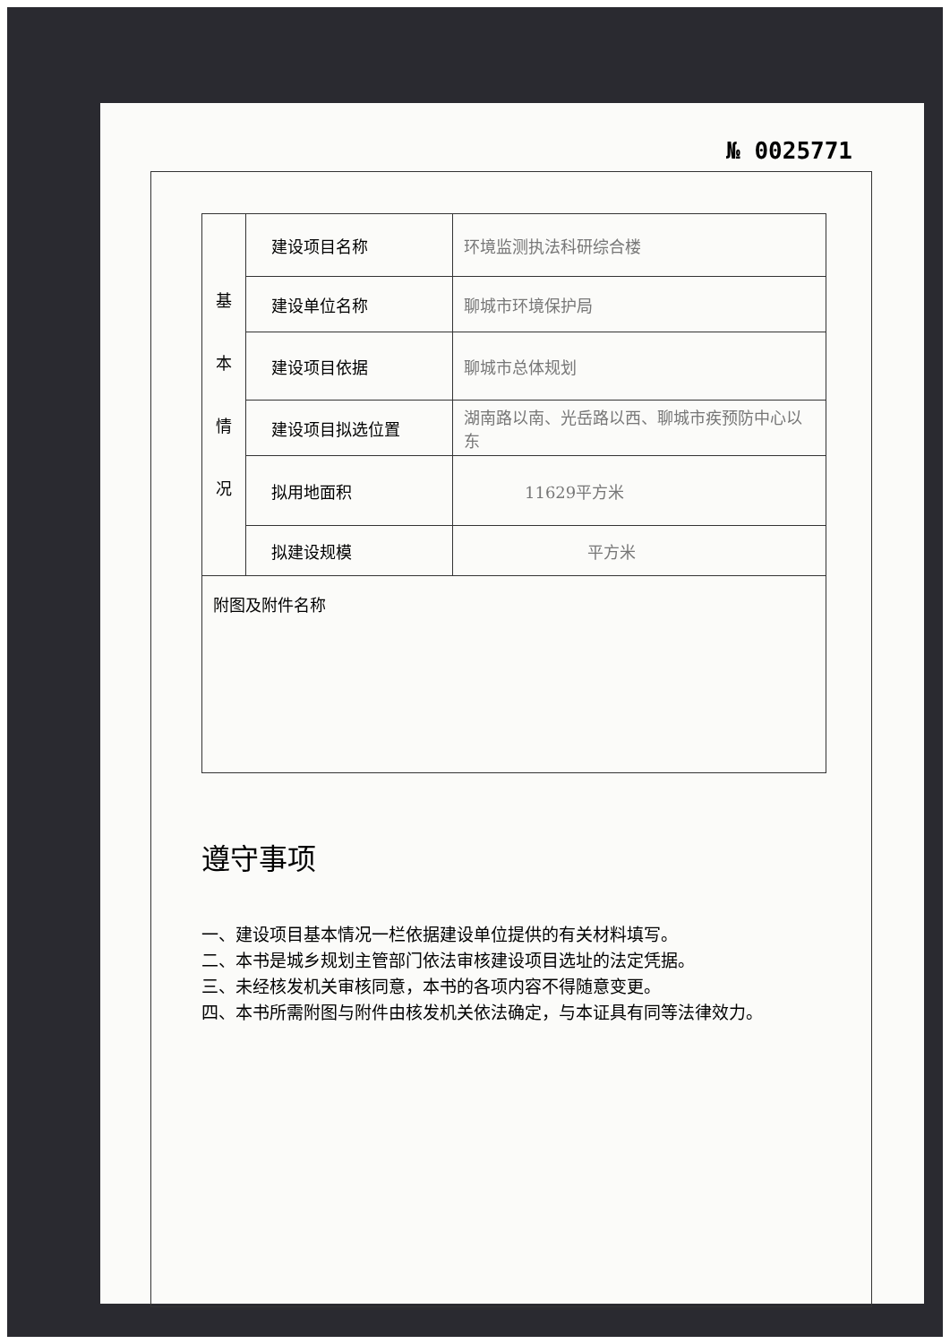№ 0025771
| 基 本 情 况 | 建设项目名称 | 环境监测执法科研综合楼 |
| | 建设单位名称 | 聊城市环境保护局 |
| | 建设项目依据 | 聊城市总体规划 |
| | 建设项目拟选位置 | 湖南路以南、光岳路以西、聊城市疾预防中心以东 |
| | 拟用地面积 | 11629平方米 |
| | 拟建设规模 | 平方米 |
| 附图及附件名称 | | |
遵守事项
一、建设项目基本情况一栏依据建设单位提供的有关材料填写。
二、本书是城乡规划主管部门依法审核建设项目选址的法定凭据。
三、未经核发机关审核同意，本书的各项内容不得随意变更。
四、本书所需附图与附件由核发机关依法确定，与本证具有同等法律效力。